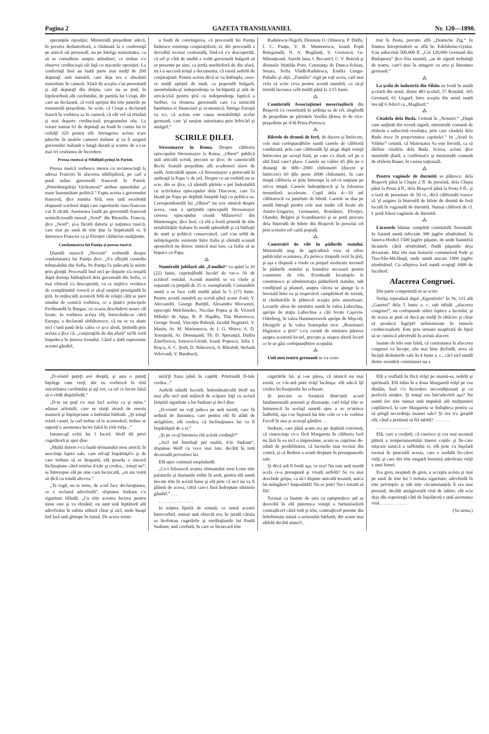Pagina 2 GAZETA TRANSILVANIEI. Nr. 120—1890.
speranţele oposiţiei. Ministrulŭ preşedinte adecă, în preséra desbateriloră, a chiămată la o conferenţă pe amicii săi personalĭ, nu pe întréga maioritatea, ca să se consulteze asupra atitudinei, ce trebue s'o observe credincioşii săi faţă cu atacurile oposiţiei. La conferinţă însě au luatŭ parte mai mulţĭ de 260 deputaţĭ, unŭ numărŭ, care deja era o absolută maioritate în cameră. Afară de aceştia s'au presentatŭ şi alţĭ deputaţĭ din drépta, care nu se ţinŭ, în înţelestrînsŭ alŭ cuvêntului, de partida lui Crispi, dér care au declaratŭ, că vorŭ sprijini din tóte puterile pe ministrulŭ preşedinte. Se scrie, că Crispi a declaratŭ francŭ în vorbirea sa în cameră, că elŭ vrê să rĕmână şi mai departe credinciosŭ programului sĕu. La votare numai 61 de deputaţĭ au fostŭ în contra lui ér ceilalţĭ 329 pentru elŭ. Invingerea acésta n'are păreche în analele camerei italiene şi ea îi asigură guvernului italianŭ o lungă durată şi scutire de a i-se mai ivi cestiunea de încredere.
Pressa ruséscă şi Nihiliştii prinşi în Parisŭ.
Pressa rusécă vorbesce mereu cu recunoscinţă la adresa Franciei în afacerea nihiliştiloră, pe carĭ a pusŭ mâna guvernulŭ francesŭ în Parisŭ. „Petersburgskija Vjedomosti“ atribue episodului „o mare însemnătate politică.“ Fapta acésta a guvernului francesŭ, ḑice numita fóiă, este unŭ escelentŭ rĕspunsŭ sciriloră după care raporturile ruso-francese s'ar fi răcitŭ. Asemenea laudă pe guvernulŭ francesŭ semioficiosulŭ rusesŭ „Nord“ din Bruxella. Francia, ḑice „Nord“, şi-a făcutŭ datoria şi naţiunea rusécă, care mai pe susŭ de tóte ţine la împĕratulŭ ei, îi datoresce Franciei ca şi Elveţiei căldurósе mulţămite.
Condamnarea lui Paniţa şi pressa rusécă.
Ḑiarulŭ rusescŭ „Novosti“ vorbindŭ despre condamnarea lui Paniţa ḑice: „S'a sfîrşitŭ comedia tribunalului din Sofia. Pe Paniţa l'a judecatŭ la mórte prin glonţŭ. Procesulŭ însĕ nicĭ pe departe n'a reuşitŭ după dorinţa bărbaţiloră dela guvernulŭ din Sofia, ci mai vêrtosŭ s'a descoperitŭ, cu ce mijlóce vrednice de compătimitŭ voescŭ ei să-şĭ susţină prestigiulŭ în ţéră. In mijloculŭ acestorŭ felŭ de relaţii câtŭ se pare omului de comică vorbirea, ce a ţinut'o principele Ferdinandŭ în Burgas, cu ocasia deschiderii nouei căĭ ferate. In vorbirea acésta elŭ, întorcêndu-se cătră Europa, a declaratŭ sĕrbătoresce, că nu se va abate nicĭ c'unŭ pasŭ dela calea ce şi-a alesŭ, ţintindŭ prin acésta a ḑice că, „conjuraţiile de din afară“ nu'lŭ vorŭ împedeca în ţinerea tronului. Când a datŭ espresiune acestei gândirĭ,
a fostŭ de convingerea, că procesulŭ lui Paniţa întăresce esistenţa conjuraţiiloră; ei, dér procesulŭ a dovedită tocmai contrarulŭ, find-că s'a descoperitŭ, că orĭ şi câtŭ de multŭ a voitŭ guvernulŭ bulgarŭ să se presente pe sine, ca jertfa uneltiriloră de din afară, nu i-a succesŭ totuşĭ a documenta, că esistă astfelŭ de conjuraţiunĭ. Pentru acésta décă se va întêmpla, ceea-ce mulţĭ aştéptă de mult, ca poporulŭ bulgarŭ, asemĕnându-şĭ independenţa sa închipuită şi atât de stricăciósă pentru ţéră cu independenţa faptică a Serbiei, va rĕsturna guvernulŭ care i-a nimicitŭ bunĕtatea ei financiară şi economică, întréga Europă va sci, că acésta este causa nestabilităţii acelui germanŭ, care 'şĭ susţine autoritatea prin înfricărĭ şi amăgirĭ.“
SCIRILE ḐILEI.
Strossmayer în Roma. Despre călĕtoria episcopului Strossmayer la Roma, „Obzor“ publică unŭ articulŭ scrisŭ, precum se ḑice, de canoniculŭ Recki, fostulŭ preşedinte alŭ academiei slave de sudŭ. Articululŭ spune, că Strossmayer a petrecutŭ în audienţă la Papa ½ de oră. Despre ce au vorbitŭ nu se scie, dér se ḑice, că sântulŭ părinte e pré îndestulitŭ cu activitatea episcopului dela Diacovar, care l'a lăsatŭ pe Papa pe deplinŭ liniştitŭ faţă cu politica sa. Corespondentulŭ lui „Obzor“ nu scie nimicŭ despre aceea, cum a sprijinitŭ episcopulŭ Strossmayer cererea episcopului croatŭ Milanovicĭ din Muntenegru, ḑice însĕ, că elŭ a fostŭ primitŭ de tóte notabilităţile italiane în modŭ splendidŭ şi că bărbaţii de statŭ şi politicii conservatorĭ, carĭ s'au urîtŭ de neînţelegerile esistente între Italia şi sântulŭ scaunŭ apostolicŭ nu doresc nimicŭ mai tare, ca Italia să se împace cu Papa.
⁂
Numĕrulŭ jubilarŭ alŭ „Familiei“ va apăré la 10 (22) Iunie, cuprinḑêndŭ lucrărĭ de vre-o 50 de scriitorĭ românĭ. Acestŭ numĕrŭ se va vinde şi separatŭ cu preţulŭ de 25 cr. esemplarulŭ. Comandele suntŭ a se face celŭ multŭ până la 5 (17) Iunie. Pentru acestŭ numĕrŭ au scrisŭ până acum d-nii: V. Alecsandri, George Bariţiŭ, Alesandru Mocsonyi, episcopii Melchisedec, Nicolae Popea şi dr. Victorŭ Mihályi de Apşa, B. P. Haşdĕu, Titu Maiorescu, George Sionŭ, Vinceţiu Babeşŭ, Iacobŭ Negruzzi, V. Maniu, At. M. Marienescu, dr. I. G. Sbiera, A. D. Xenopolŭ, Ar. Densuşanŭ, Th. D. Speranţiă, Duiliu Zamfirescu, Ionescu-Gionŭ, Ioanŭ Popescu, Iuliu I. Roşca, A. C. Şorŭ, D. Stăncescu, A. Bârsĕnŭ, Stefanŭ Velovanŭ, V. Bumbacŭ,
Radulescu-Nigerŭ, Dionisiu O. Olinescu, P. Dulfu, I. C. Panţu, V. B. Muntenescu, Ioanŭ Popŭ Reteganulŭ, N. A. Bogdanŭ, V. Grozescu, Gr. Mărunţeanŭ, Aurelŭ Iana, I. Bocanicĭ, C. V. Botezŭ şi dómnele Matilda Poni, Constanţa de Dunca-Schiau, Smara, Sofia Vladŭ-Radulescu, Emilia Lungu-Puhallo şi alţii. „Familia“ rógă pe toţĭ aceia, carĭ mai vréu să scrie ceva pentru acestŭ numĕrŭ, ca să-şĭ trimită lucrarea celŭ multŭ până la 3/15 Iunie.
⁂
Comitetulŭ Associaţiunei meseriaşilorŭ din Braşovŭ s'a constituitŭ în şedinţa sa de erĭ, alegêndŭ de preşedinte pe părintele Vasiliu Sfetea, ér de vice-preşedinte pe d-lŭ Petra-Petrescu.
⁂
Biletele de drumŭ de ferŭ, de ducere şi întórcere, cele mai corĕspunḑĕtóre suntŭ caetele de călĕtoriă combinată, prin care călĕtorulŭ îşĭ alege după voinţă întórcerea pe aceeşĭ liniă, pe care s'a dusŭ, orĭ pe o altă liniă care'i place. Caetele au valóre 45 ḑile pe o distanţă de 600—2000 chilometri (ducere şi întórcere) 60 ḑile peste 2000 chilometri, în care timpŭ călĕtoria se póte întrerupe la orĭ-ce staţiune pe orĭ-ce timpŭ. Caetele îndreptăţescŭ şi la folosirea trenuriloră accelerate. Copiĭ dela 4—10 anĭ călĕtorescŭ cu jumĕtate de biletŭ. Caetele se dau pe anulŭ întregŭ pentru cele mai multe căĭ ferate ale Austro-Ungariei, Germaniei, României, Elveţiei, Olandei, Belgiei şi Scandinaviei şi se potŭ procura dela biuroulŭ de bilete din Braşovŭ în persónă orĭ prin scrisóre orĭ cartă poştală.
⁂
Construirĭ de vile în pădurile statului. Ministrulŭ ung. de agricultură vrea să ofere publicului ocasiunea, d'a petrece timpulŭ verii în ţéră, şi aşa e dispusŭ a vinde cu preţurĭ moderate terenurĭ în pădurile statului şi lemnăria necesară pentru construire de vile. Eventualŭ locuinţele le construesce şi administraţia pădurilorŭ statului, sub condiţiunĭ şi planurĭ, asupra cărora se ajunge la o învoială între ea şi respectivii cumpĕrătorĭ de terenŭ, ér cheltuielile le plătescŭ aceştia prin amortisare. Locurile alese de ministru suntŭ în valea Lubochna, aprópe de staţia Lubochna a căii ferate Caşovia-Oderberg, în valea Hammerswerk aprópe de Mişcolţ-Diosgyőr şi în valea Someşului rece. „Reuniunei Higienice a ţĕrii“ i-s'a cerutŭ de ministru părerea asupra acestorŭ locurĭ, precum şi asupra altorŭ locurĭ ce le-ar găsi corĕspunḑĕtóre scopului.
⁂
Unŭ nou teatru germanŭ se va cons-
trui în Pesta, precum află „Deutsche Ztg.“ In fruntea întreprinderii se află br. Edelsheim-Gyulai. S'au subscrisŭ 500,000 fl. „Cei 120,000 Germanĭ din Budapesta“ ḑice fóia numită, „au de sigurŭ trebuinţă de teatru, care'i ţine în atingere cu arta şi literatura germană.“
⁂
La şcóla de industriă din Sibiiu au fostŭ în anulŭ şcolarŭ din urmă, dintre 483 şcolarĭ, 57 Românĭ, 365 Germanĭ, 61 Ungurĭ; între aceştia din urmă suntŭ trecuţĭ 6 Jidovĭ ca „Maghiarĭ.“
⁂
Citadela dela Buda. Cetimŭ în „Nemzet:“ „După cum auḑimŭ din isvorŭ sigurŭ, ministrulŭ comunŭ de rĕsboiu a subscrisŭ resoluţia, prin care citadela dela Buda trece în proprietatea capitalei.“ In „Arad és Videke“ cetimŭ, că Maiestatea Sa este învoitŭ, ca să dărîme citadela dela Buda. Scirea, acésta ḑice numitulŭ ḑiarŭ, a confirmat'o şi ministrulŭ comunŭ de rĕsboiu Bauer, în casina naţională.
⁂
Pentru vagónele de durmitŭ se plătesce: dela Braşovŭ până la Cluşiu 2 fl. de persónă, dela Cluşiu până la Pesta 4 fl., dela Braşovŭ până la Pesta 6 fl., şi o taxă de prenotare de 50 cr., décă călĕtorulŭ voesce să 'şĭ asigure la biuroulŭ de bilete de drumŭ de ferŭ loculŭ în vagonulŭ de durmitŭ. Numai călĕtorii de cl. I. potŭ folosi vagónele de durmitŭ.
⁂
Lăcustele bântue cumplitŭ comitatulŭ Torontalŭ. In Saianŭ suntŭ infectate 300 jugĕre sĕmĕnăturĭ, în Janova-Hodicĭ 1500 jugĕre păşune, de unde înaintéză lăcustele cătră sĕmĕnăturĭ, findŭ păşunile deja devastate. Mai rĕu stau hotarele comunelorŭ Pade şi Tisa-Sân-Miclăuşŭ, unde suntŭ atacate 1000 jugĕre sĕmĕnăturĭ. Cu stîrpirea lorŭ suntŭ ocupaţĭ 3000 de lucrătorĭ.
Afacerea Congruei.
Din parte competentă ni-se scrie:
Notiţa reprodusă după „Egyetértés“ în Nr. 115 alŭ „Gazetei“ dela 5 Iunie a. c. sub titlulŭ „afacerea congruei“, nu corĕspunde stărei faptice a lucrului, şi de aceea ar puté să ducă pe mulţĭ în rătăcire şi chiar să producă îngrijirĭ neîntemeiate în inimele credincioşilorŭ. Este prin urmare neapĕrată de lipsă să se cunóscă adevĕrulŭ în acéstă afacere.
Inainte de tóte este falsŭ, că comisiunea în afacerea congruei va începe, sĕu mai bine ḑicêndŭ, avea să încépă desbaterile sale în 4 Iunie a. c., căcĭ nicĭ unulŭ dintre membrii comisiunei nu a
„D-vóstrĕ puteţĭ avé dreptŭ, şi asta o puteţĭ înţelege cum vreţĭ, dér eu vorbescŭ în tótă sinceritatea cuvêntului şi aşĭ voi, ca orĭ ce lucire falsă să o vĕdŭ dispărêndŭ.“
„D-ta nu poţĭ s'o mai facĭ acésta ca şi mine,“ adause artistulŭ, care se simţi atrasŭ de onesta manieră şi înţelepciune a tinĕrului bărbatŭ. „Şi totuşĭ esistă casurĭ, la carĭ trebue să te acomodezĭ, trebue se suporţĭ o asemenea lucire falsă în tótă viéţa...“
Intunecaţĭ ochii lui 'i lucirĕ. Wolf ilŭ privi cugetătorŭ şi apoi ḑise:
„Multă durere i-s'a luatŭ sĕrmanului meu amicŭ; în nesciinţa faptei sale, care mĭ-aţĭ împărtăşit'o şi de care trebuia să se despartă, elŭ poseda o sinceră înclinaţiune cătră mirésa d-tale şi credea... totuşĭ nu“, se întrerupse elŭ pe sine cam încurcatŭ, „eu am voitŭ să ḑicŭ cu totulŭ altceva.“
„Te rogŭ, nu te teme, de a-mĭ face declaraţiunea, ce o reclamă adevĕrulŭ“, rĕspunse Sudram c'o siguritate blândă. „Cu tóte acestea lucirea pentru mine este şi va rĕmâné; eu sunt unŭ luptătorŭ alŭ adevĕrului în subita stătură chiar şi aicĭ, unde însaşĭ îmĭ lasă unŭ ghimpe în inimă. De aceea termi-
néză'ţĭ fraza până în capĕtŭ. Prietinulŭ D-tale credea...“
Astfelŭ stândŭ lucrulŭ, îndemânaticulŭ Wolf nu mai afla nicĭ unŭ mijlocŭ de scăpare faţă cu acéstă liniştită siguritate a lui Sudram şi decĭ ḑise:
„D-vóstrĕ nu veţĭ judeca pe unŭ mortŭ, care fù sedusŭ de ilusiunea, care pentru elŭ fù atâtŭ de atrăgĕtóre; elŭ credea, că înclinaţiunea lui va fi împărtăşită de a ei.“
„Şi pe ce-şĭ întemeia elŭ acéstă credinţă?“
„Aicĭ mĕ întrebaţĭ pré multŭ, d-le Sudram“, rĕspunse Wolf cu voce mai tare, decâtŭ în totŭ decursulŭ povestirei lui.
Elŭ apoi continuă suspinândŭ:
„Ce-i folosescŭ acuma sĕrmanului meu Lotar tóte palaturile şi ilusiunile zidite în aerŭ, pentru elŭ suntŭ trecute tóte în acéstă lume şi elŭ póte că nicĭ nu va fi plânsŭ de aceea, cătră care-i fură îndreptate ultimele gândirĭ.“ . . .
. . . . . . . . . . . . . . .
In nóptea lipsită de somnŭ, ce urmă acestei întrevorbirĭ, numai unŭ obiectŭ era, în jurulŭ căruia se învêrteau cugetările şi meditaţiunile lui Paulŭ Sudram; unŭ cuvêntŭ, în care se încurcară tóte
cugetările lui, şi i-se părea, că nimicŭ nu mai esistă, ce i-le-arŭ puté érăşĭ încătuşa: elŭ adecă îşĭ credea înclinaţiunile lui refusate.
Şi precum se formézà dintr'unŭ acord fundamentalŭ armonii şi disonanţe, carĭ érăşĭ tóte se întrunescŭ în acelaşĭ sunetŭ spre a se re'ntórce îndĕrĕtŭ, aşa i-se înşirară lui tóte cele ce i-le vorbise Favell în una şi aceeaşĭ gândire. . .
Sudram, care până acum era pe deplinŭ convinsŭ, că cunoscinţa ce-o făcŭ Margareta în călĕtoria lorŭ nu lăsă în ea nicĭ o impresiune, acum se cuprinse de-odată de posibilitatea, că lucrurile stau tocmai din contră, şi că Redern a avutŭ dreptate în presupunerile sale.
Şi décă arŭ fi fostŭ aşa, ce era? Nu este unŭ mortŭ acela ce-a presupusŭ şi visatŭ astfelŭ? Se va mai deschide grópa, ca să-i dispute uniculŭ tesaurŭ, unica lui mângâere? Imposibilŭ! Nu se póte! Nu-i iertatŭ să fiă!
Tocmai ca înainte de asta cu optspreḑece anĭ se desvoltă în elŭ puternica voinţă a furtunóselorŭ contraḑicerĭ cătră totŭ şi tóte, contraḑicerĭ pornite din înferbintata inimă a seriosului bărbatŭ; dér acum mai altfelŭ decâtŭ atuncĭ!..
Elŭ a reaflatŭ în fiică érăşĭ pe mamă-sa, nobilă şi spirituală. Elŭ iubia în a doua Margaretă érăşĭ pe cea dintâiu, însĕ c'o încredere necondiţionată şi cu perfectă simţire. Şi totuşĭ era într'adevĕrŭ aşa? Nu suntŭ óre tóte numai unŭ impulsŭ alŭ mulţumirei copilărescĭ, la care Margareta se îndupleca pentru ca să ştérgă necredinţa mamei sale? Şi óre n'a greşitŭ elŭ, când a pretinsŭ să fiă iubitŭ? . . . . . . .
. . . . . . . . . . . . . . .
Elŭ, care a creḑutŭ, că cunósce şi cea mai ascunsă pătură a temperamentului tinerei copile şi fie-care mişcare tainică a sufletului ei, elŭ pote s'a înşelatŭ tocmai în punctulŭ acesta, care e nodulŭ fie-cărei viéţĭ, şi care din tóte singurŭ formézà adevĕrata viéţă a unei femei.
Era greu, nespusŭ de greu, a accepta acésta şi mai pe susŭ de tóte lui 'i trebuia siguritate; adevĕrulŭ în tóte privinţele şi sub tóte circumstanţele îi era mai presusŭ, decâtŭ amăgitorulŭ visŭ de iubire; elŭ scia deja din esperienţă câtŭ de înşelătorŭ e unŭ asemenea visŭ. . . . . . . . . . . .
(Va urma.)